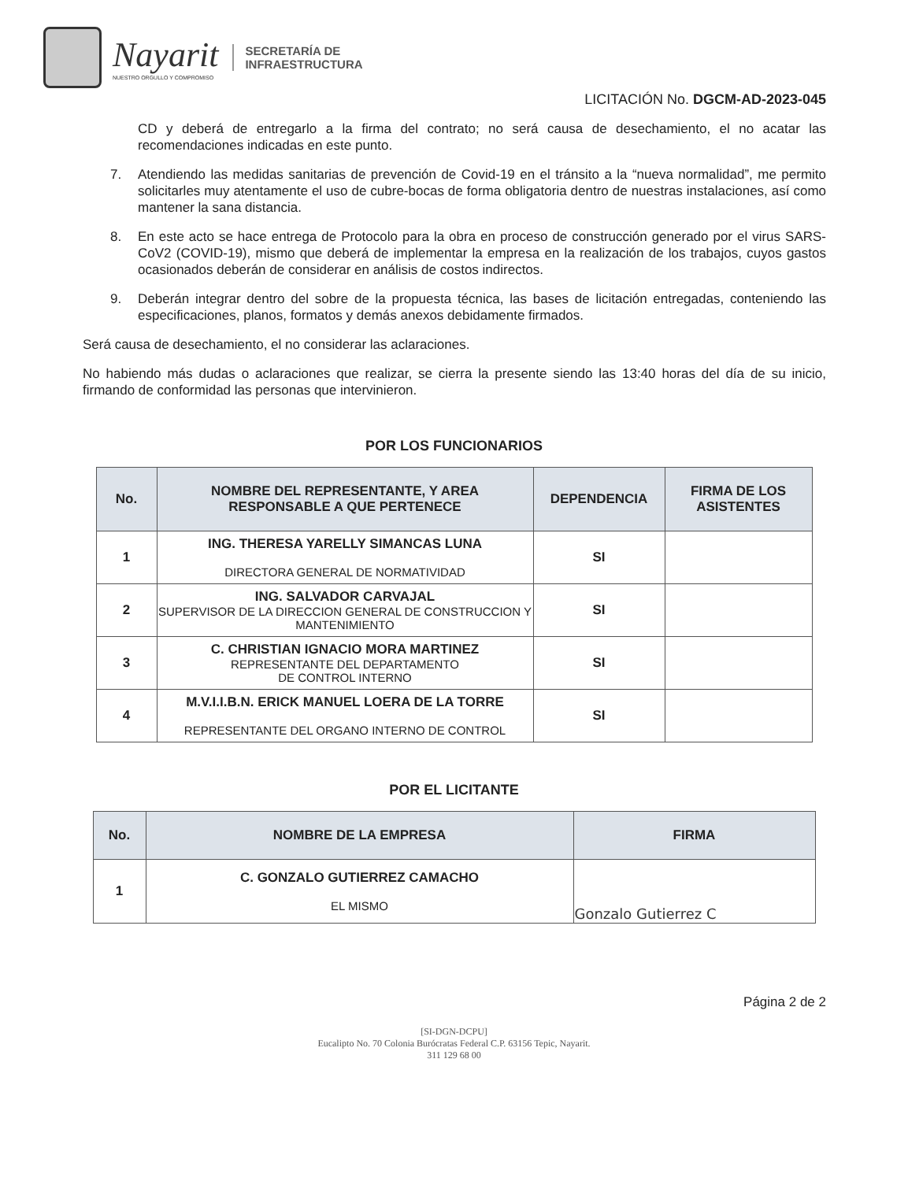Nayarit
NUESTRO ORGULLO Y COMPROMISO
SECRETARÍA DE
INFRAESTRUCTURA
LICITACIÓN No. DGCM-AD-2023-045
CD y deberá de entregarlo a la firma del contrato; no será causa de desechamiento, el no acatar las recomendaciones indicadas en este punto.
7. Atendiendo las medidas sanitarias de prevención de Covid-19 en el tránsito a la “nueva normalidad”, me permito solicitarles muy atentamente el uso de cubre-bocas de forma obligatoria dentro de nuestras instalaciones, así como mantener la sana distancia.
8. En este acto se hace entrega de Protocolo para la obra en proceso de construcción generado por el virus SARS-CoV2 (COVID-19), mismo que deberá de implementar la empresa en la realización de los trabajos, cuyos gastos ocasionados deberán de considerar en análisis de costos indirectos.
9. Deberán integrar dentro del sobre de la propuesta técnica, las bases de licitación entregadas, conteniendo las especificaciones, planos, formatos y demás anexos debidamente firmados.
Será causa de desechamiento, el no considerar las aclaraciones.
No habiendo más dudas o aclaraciones que realizar, se cierra la presente siendo las 13:40 horas del día de su inicio, firmando de conformidad las personas que intervinieron.
POR LOS FUNCIONARIOS
| No. | NOMBRE DEL REPRESENTANTE, Y AREA RESPONSABLE A QUE PERTENECE | DEPENDENCIA | FIRMA DE LOS ASISTENTES |
| --- | --- | --- | --- |
| 1 | ING. THERESA YARELLY SIMANCAS LUNA DIRECTORA GENERAL DE NORMATIVIDAD | SI | |
| 2 | ING. SALVADOR CARVAJAL SUPERVISOR DE LA DIRECCION GENERAL DE CONSTRUCCION Y MANTENIMIENTO | SI | |
| 3 | C. CHRISTIAN IGNACIO MORA MARTINEZ REPRESENTANTE DEL DEPARTAMENTO DE CONTROL INTERNO | SI | |
| 4 | M.V.I.I.B.N. ERICK MANUEL LOERA DE LA TORRE REPRESENTANTE DEL ORGANO INTERNO DE CONTROL | SI | |
POR EL LICITANTE
| No. | NOMBRE DE LA EMPRESA | FIRMA |
| --- | --- | --- |
| 1 | C. GONZALO GUTIERREZ CAMACHO EL MISMO | Gonzalo Gutierrez C |
Página 2 de 2
[SI-DGN-DCPU]
Eucalipto No. 70 Colonia Burócratas Federal C.P. 63156 Tepic, Nayarit.
311 129 68 00